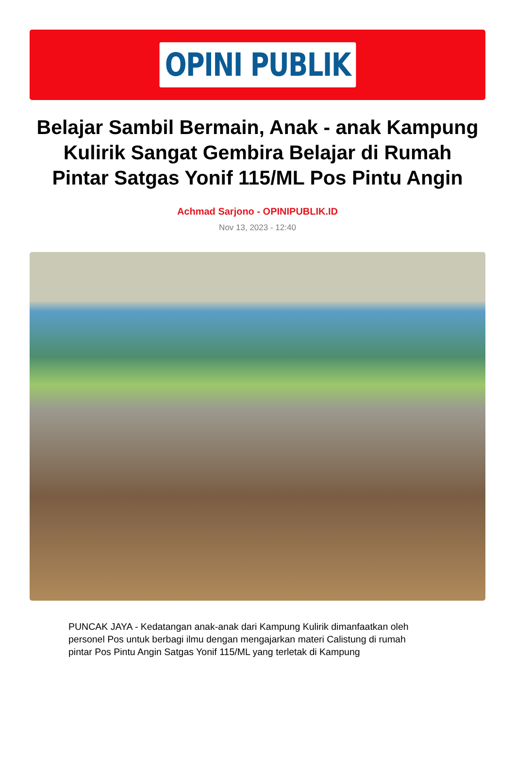OPINI PUBLIK
Belajar Sambil Bermain, Anak - anak Kampung Kulirik Sangat Gembira Belajar di Rumah Pintar Satgas Yonif 115/ML Pos Pintu Angin
Achmad Sarjono - OPINIPUBLIK.ID
Nov 13, 2023 - 12:40
PUNCAK JAYA - Kedatangan anak-anak dari Kampung Kulirik dimanfaatkan oleh personel Pos untuk berbagi ilmu dengan mengajarkan materi Calistung di rumah pintar Pos Pintu Angin Satgas Yonif 115/ML yang terletak di Kampung